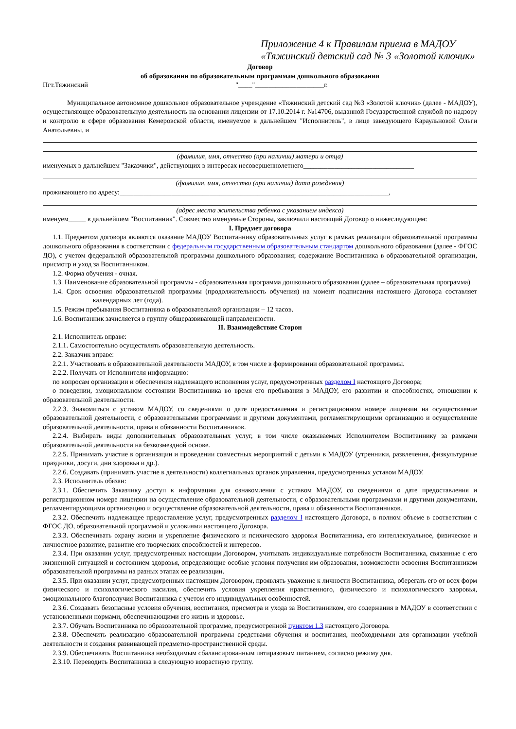Приложение 4 к Правилам приема в МАДОУ
«Тяжинский детский сад № 3 «Золотой ключик»
Договор
об образовании по образовательным программам дошкольного образования
Пгт.Тяжинский "____"____________________г.
Муниципальное автономное дошкольное образовательное учреждение «Тяжинский детский сад №3 «Золотой ключик» (далее - МАДОУ), осуществляющее образовательную деятельность на основании лицензии от 17.10.2014 г. №14706, выданной Государственной службой по надзору и контролю в сфере образования Кемеровской области, именуемое в дальнейшем "Исполнитель", в лице заведующего Караульновой Ольги Анатольевны, и
(фамилия, имя, отчество (при наличии) матери и отца)
именуемых в дальнейшем "Заказчики", действующих в интересах несовершеннолетнего________________________________
(фамилия, имя, отчество (при наличии) дата рождения)
проживающего по адресу:______________________________________________________________________________,
(адрес места жительства ребенка с указанием индекса)
именуем_____ в дальнейшем "Воспитанник". Совместно именуемые Стороны, заключили настоящий Договор о нижеследующем:
I. Предмет договора
1.1. Предметом договора являются оказание МАДОУ Воспитаннику образовательных услуг в рамках реализации образовательной программы дошкольного образования в соответствии с федеральным государственным образовательным стандартом дошкольного образования (далее - ФГОС ДО), с учетом федеральной образовательной программы дошкольного образования; содержание Воспитанника в образовательной организации, присмотр и уход за Воспитанником.
1.2. Форма обучения - очная.
1.3. Наименование образовательной программы - образовательная программа дошкольного образования (далее – образовательная программа)
1.4. Срок освоения образовательной программы (продолжительность обучения) на момент подписания настоящего Договора составляет ______________ календарных лет (года).
1.5. Режим пребывания Воспитанника в образовательной организации – 12 часов.
1.6. Воспитанник зачисляется в группу общеразвивающей направленности.
II. Взаимодействие Сторон
2.1. Исполнитель вправе:
2.1.1. Самостоятельно осуществлять образовательную деятельность.
2.2. Заказчик вправе:
2.2.1. Участвовать в образовательной деятельности МАДОУ, в том числе в формировании образовательной программы.
2.2.2. Получать от Исполнителя информацию:
по вопросам организации и обеспечения надлежащего исполнения услуг, предусмотренных разделом I настоящего Договора;
о поведении, эмоциональном состоянии Воспитанника во время его пребывания в МАДОУ, его развитии и способностях, отношении к образовательной деятельности.
2.2.3. Знакомиться с уставом МАДОУ, со сведениями о дате предоставления и регистрационном номере лицензии на осуществление образовательной деятельности, с образовательными программами и другими документами, регламентирующими организацию и осуществление образовательной деятельности, права и обязанности Воспитанников.
2.2.4. Выбирать виды дополнительных образовательных услуг, в том числе оказываемых Исполнителем Воспитаннику за рамками образовательной деятельности на безвозмездной основе.
2.2.5. Принимать участие в организации и проведении совместных мероприятий с детьми в МАДОУ (утренники, развлечения, физкультурные праздники, досуги, дни здоровья и др.).
2.2.6. Создавать (принимать участие в деятельности) коллегиальных органов управления, предусмотренных уставом МАДОУ.
2.3. Исполнитель обязан:
2.3.1. Обеспечить Заказчику доступ к информации для ознакомления с уставом МАДОУ, со сведениями о дате предоставления и регистрационном номере лицензии на осуществление образовательной деятельности, с образовательными программами и другими документами, регламентирующими организацию и осуществление образовательной деятельности, права и обязанности Воспитанников.
2.3.2. Обеспечить надлежащее предоставление услуг, предусмотренных разделом I настоящего Договора, в полном объеме в соответствии с ФГОС ДО, образовательной программой и условиями настоящего Договора.
2.3.3. Обеспечивать охрану жизни и укрепление физического и психического здоровья Воспитанника, его интеллектуальное, физическое и личностное развитие, развитие его творческих способностей и интересов.
2.3.4. При оказании услуг, предусмотренных настоящим Договором, учитывать индивидуальные потребности Воспитанника, связанные с его жизненной ситуацией и состоянием здоровья, определяющие особые условия получения им образования, возможности освоения Воспитанником образовательной программы на разных этапах ее реализации.
2.3.5. При оказании услуг, предусмотренных настоящим Договором, проявлять уважение к личности Воспитанника, оберегать его от всех форм физического и психологического насилия, обеспечить условия укрепления нравственного, физического и психологического здоровья, эмоционального благополучия Воспитанника с учетом его индивидуальных особенностей.
2.3.6. Создавать безопасные условия обучения, воспитания, присмотра и ухода за Воспитанником, его содержания в МАДОУ в соответствии с установленными нормами, обеспечивающими его жизнь и здоровье.
2.3.7. Обучать Воспитанника по образовательной программе, предусмотренной пунктом 1.3 настоящего Договора.
2.3.8. Обеспечить реализацию образовательной программы средствами обучения и воспитания, необходимыми для организации учебной деятельности и создания развивающей предметно-пространственной среды.
2.3.9. Обеспечивать Воспитанника необходимым сбалансированным пятиразовым питанием, согласно режиму дня.
2.3.10. Переводить Воспитанника в следующую возрастную группу.